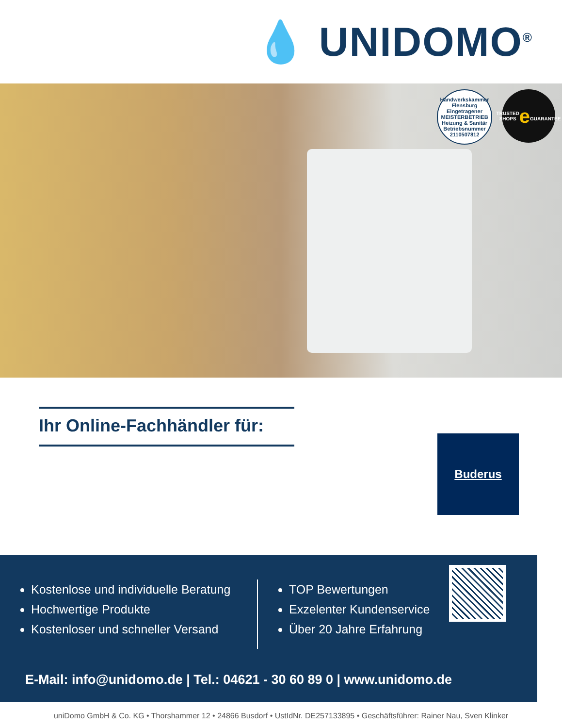💧 UNIDOMO<sup>®</sup>
Handwerkskammer Flensburg
Eingetragener
MEISTERBETRIEB
Heizung & Sanitär
Betriebsnummer 2110507812
TRUSTED SHOPS
e
GUARANTEE
Ihr Online-Fachhändler für:
Buderus
Kostenlose und individuelle Beratung
Hochwertige Produkte
Kostenloser und schneller Versand
TOP Bewertungen
Exzelenter Kundenservice
Über 20 Jahre Erfahrung
E-Mail: info@unidomo.de | Tel.: 04621 - 30 60 89 0 | www.unidomo.de
uniDomo GmbH & Co. KG • Thorshammer 12 • 24866 Busdorf • UstIdNr. DE257133895 • Geschäftsführer: Rainer Nau, Sven Klinker